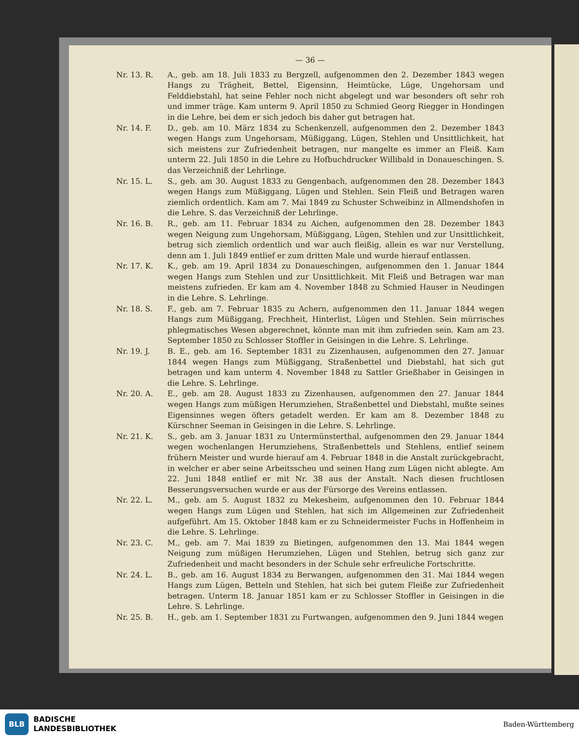— 36 —
Nr. 13. R. A., geb. am 18. Juli 1833 zu Bergzell, aufgenommen den 2. Dezember 1843 wegen Hangs zu Trägheit, Bettel, Eigensinn, Heimtücke, Lüge, Ungehorsam und Felddiebstahl, hat seine Fehler noch nicht abgelegt und war besonders oft sehr roh und immer träge. Kam unterm 9. April 1850 zu Schmied Georg Riegger in Hondingen in die Lehre, bei dem er sich jedoch bis daher gut betragen hat.
Nr. 14. F. D., geb. am 10. März 1834 zu Schenkenzell, aufgenommen den 2. Dezember 1843 wegen Hangs zum Ungehorsam, Müßiggang, Lügen, Stehlen und Unsittlichkeit, hat sich meistens zur Zufriedenheit betragen, nur mangelte es immer an Fleiß. Kam unterm 22. Juli 1850 in die Lehre zu Hofbuchdrucker Willibald in Donaueschingen. S. das Verzeichniß der Lehrlinge.
Nr. 15. L. S., geb. am 30. August 1833 zu Gengenbach, aufgenommen den 28. Dezember 1843 wegen Hangs zum Müßiggang, Lügen und Stehlen. Sein Fleiß und Betragen waren ziemlich ordentlich. Kam am 7. Mai 1849 zu Schuster Schweibinz in Allmendshofen in die Lehre. S. das Verzeichniß der Lehrlinge.
Nr. 16. B. R., geb. am 11. Februar 1834 zu Aichen, aufgenommen den 28. Dezember 1843 wegen Neigung zum Ungehorsam, Müßiggang, Lügen, Stehlen und zur Unsittlichkeit, betrug sich ziemlich ordentlich und war auch fleißig, allein es war nur Verstellung, denn am 1. Juli 1849 entlief er zum dritten Male und wurde hierauf entlassen.
Nr. 17. K. K., geb. am 19. April 1834 zu Donaueschingen, aufgenommen den 1. Januar 1844 wegen Hangs zum Stehlen und zur Unsittlichkeit. Mit Fleiß und Betragen war man meistens zufrieden. Er kam am 4. November 1848 zu Schmied Hauser in Neudingen in die Lehre. S. Lehrlinge.
Nr. 18. S. F., geb. am 7. Februar 1835 zu Achern, aufgenommen den 11. Januar 1844 wegen Hangs zum Müßiggang, Frechheit, Hinterlist, Lügen und Stehlen. Sein mürrisches phlegmatisches Wesen abgerechnet, könnte man mit ihm zufrieden sein. Kam am 23. September 1850 zu Schlosser Stoffler in Geisingen in die Lehre. S. Lehrlinge.
Nr. 19. J. B. E., geb. am 16. September 1831 zu Zizenhausen, aufgenommen den 27. Januar 1844 wegen Hangs zum Müßiggang, Straßenbettel und Diebstahl, hat sich gut betragen und kam unterm 4. November 1848 zu Sattler Grießhaber in Geisingen in die Lehre. S. Lehrlinge.
Nr. 20. A. E., geb. am 28. August 1833 zu Zizenhausen, aufgenommen den 27. Januar 1844 wegen Hangs zum müßigen Herumziehen, Straßenbettel und Diebstahl, mußte seines Eigensinnes wegen öfters getadelt werden. Er kam am 8. Dezember 1848 zu Kürschner Seeman in Geisingen in die Lehre. S. Lehrlinge.
Nr. 21. K. S., geb. am 3. Januar 1831 zu Untermünsterthal, aufgenommen den 29. Januar 1844 wegen wochenlangen Herumziehens, Straßenbettels und Stehlens, entlief seinem frühern Meister und wurde hierauf am 4. Februar 1848 in die Anstalt zurückgebracht, in welcher er aber seine Arbeitsscheu und seinen Hang zum Lügen nicht ablegte. Am 22. Juni 1848 entlief er mit Nr. 38 aus der Anstalt. Nach diesen fruchtlosen Besserungsversuchen wurde er aus der Fürsorge des Vereins entlassen.
Nr. 22. L. M., geb. am 5. August 1832 zu Mekesheim, aufgenommen den 10. Februar 1844 wegen Hangs zum Lügen und Stehlen, hat sich im Allgemeinen zur Zufriedenheit aufgeführt. Am 15. Oktober 1848 kam er zu Schneidermeister Fuchs in Hoffenheim in die Lehre. S. Lehrlinge.
Nr. 23. C. M., geb. am 7. Mai 1839 zu Bietingen, aufgenommen den 13. Mai 1844 wegen Neigung zum müßigen Herumziehen, Lügen und Stehlen, betrug sich ganz zur Zufriedenheit und macht besonders in der Schule sehr erfreuliche Fortschritte.
Nr. 24. L. B., geb. am 16. August 1834 zu Berwangen, aufgenommen den 31. Mai 1844 wegen Hangs zum Lügen, Betteln und Stehlen, hat sich bei gutem Fleiße zur Zufriedenheit betragen. Unterm 18. Januar 1851 kam er zu Schlosser Stoffler in Geisingen in die Lehre. S. Lehrlinge.
Nr. 25. B. H., geb. am 1. September 1831 zu Furtwangen, aufgenommen den 9. Juni 1844 wegen
BLB
BADISCHE
LANDESBIBLIOTHEK
Baden-Württemberg